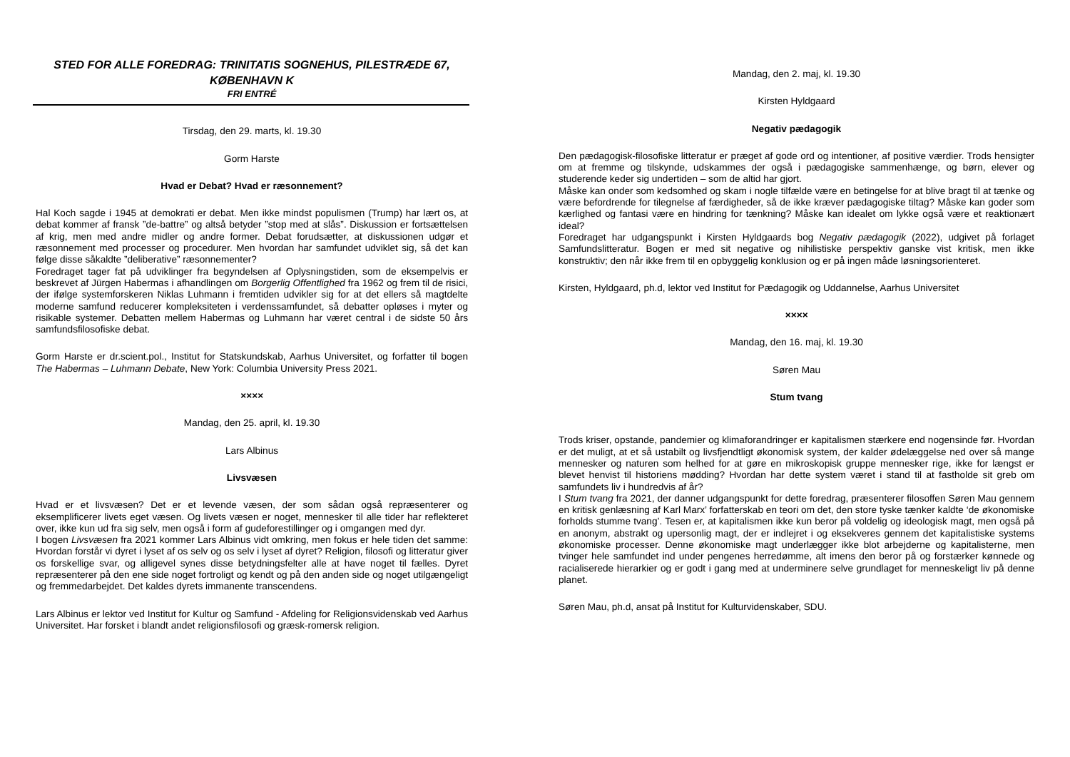STED FOR ALLE FOREDRAG: TRINITATIS SOGNEHUS, PILESTRÆDE 67, KØBENHAVN K
FRI ENTRÉ
Tirsdag, den 29. marts, kl. 19.30
Gorm Harste
Hvad er Debat? Hvad er ræsonnement?
Hal Koch sagde i 1945 at demokrati er debat. Men ikke mindst populismen (Trump) har lært os, at debat kommer af fransk ”de-battre” og altså betyder ”stop med at slås”. Diskussion er fortsættelsen af krig, men med andre midler og andre former. Debat forudsætter, at diskussionen udgør et ræsonnement med processer og procedurer. Men hvordan har samfundet udviklet sig, så det kan følge disse såkaldte ”deliberative” ræsonnementer?
Foredraget tager fat på udviklinger fra begyndelsen af Oplysningstiden, som de eksempelvis er beskrevet af Jürgen Habermas i afhandlingen om Borgerlig Offentlighed fra 1962 og frem til de risici, der ifølge systemforskeren Niklas Luhmann i fremtiden udvikler sig for at det ellers så magtdelte moderne samfund reducerer kompleksiteten i verdenssamfundet, så debatter opløses i myter og risikable systemer. Debatten mellem Habermas og Luhmann har været central i de sidste 50 års samfundsfilosofiske debat.
Gorm Harste er dr.scient.pol., Institut for Statskundskab, Aarhus Universitet, og forfatter til bogen The Habermas – Luhmann Debate, New York: Columbia University Press 2021.
××××
Mandag, den 25. april, kl. 19.30
Lars Albinus
Livsvæsen
Hvad er et livsvæsen? Det er et levende væsen, der som sådan også repræsenterer og eksemplificerer livets eget væsen. Og livets væsen er noget, mennesker til alle tider har reflekteret over, ikke kun ud fra sig selv, men også i form af gudeforestillinger og i omgangen med dyr.
I bogen Livsvæsen fra 2021 kommer Lars Albinus vidt omkring, men fokus er hele tiden det samme: Hvordan forstår vi dyret i lyset af os selv og os selv i lyset af dyret? Religion, filosofi og litteratur giver os forskellige svar, og alligevel synes disse betydningsfelter alle at have noget til fælles. Dyret repræsenterer på den ene side noget fortroligt og kendt og på den anden side og noget utilgængeligt og fremmedarbejdet. Det kaldes dyrets immanente transcendens.
Lars Albinus er lektor ved Institut for Kultur og Samfund - Afdeling for Religionsvidenskab ved Aarhus Universitet. Har forsket i blandt andet religionsfilosofi og græsk-romersk religion.
Mandag, den 2. maj, kl. 19.30
Kirsten Hyldgaard
Negativ pædagogik
Den pædagogisk-filosofiske litteratur er præget af gode ord og intentioner, af positive værdier. Trods hensigter om at fremme og tilskynde, udskammes der også i pædagogiske sammenhænge, og børn, elever og studerende keder sig undertiden – som de altid har gjort.
Måske kan onder som kedsomhed og skam i nogle tilfælde være en betingelse for at blive bragt til at tænke og være befordrende for tilegnelse af færdigheder, så de ikke kræver pædagogiske tiltag? Måske kan goder som kærlighed og fantasi være en hindring for tænkning? Måske kan idealet om lykke også være et reaktionært ideal?
Foredraget har udgangspunkt i Kirsten Hyldgaards bog Negativ pædagogik (2022), udgivet på forlaget Samfundslitteratur. Bogen er med sit negative og nihilistiske perspektiv ganske vist kritisk, men ikke konstruktiv; den når ikke frem til en opbyggelig konklusion og er på ingen måde løsningsorienteret.
Kirsten, Hyldgaard, ph.d, lektor ved Institut for Pædagogik og Uddannelse, Aarhus Universitet
××××
Mandag, den 16. maj, kl. 19.30
Søren Mau
Stum tvang
Trods kriser, opstande, pandemier og klimaforandringer er kapitalismen stærkere end nogensinde før. Hvordan er det muligt, at et så ustabilt og livsfjendtligt økonomisk system, der kalder ødelæggelse ned over så mange mennesker og naturen som helhed for at gøre en mikroskopisk gruppe mennesker rige, ikke for længst er blevet henvist til historiens mødding? Hvordan har dette system været i stand til at fastholde sit greb om samfundets liv i hundredvis af år?
I Stum tvang fra 2021, der danner udgangspunkt for dette foredrag, præsenterer filosoffen Søren Mau gennem en kritisk genlæsning af Karl Marx’ forfatterskab en teori om det, den store tyske tænker kaldte ‘de økonomiske forholds stumme tvang’. Tesen er, at kapitalismen ikke kun beror på voldelig og ideologisk magt, men også på en anonym, abstrakt og upersonlig magt, der er indlejret i og eksekveres gennem det kapitalistiske systems økonomiske processer. Denne økonomiske magt underlægger ikke blot arbejderne og kapitalisterne, men tvinger hele samfundet ind under pengenes herredømme, alt imens den beror på og forstærker kønnede og racialiserede hierarkier og er godt i gang med at underminere selve grundlaget for menneskeligt liv på denne planet.
Søren Mau, ph.d, ansat på Institut for Kulturvidenskaber, SDU.